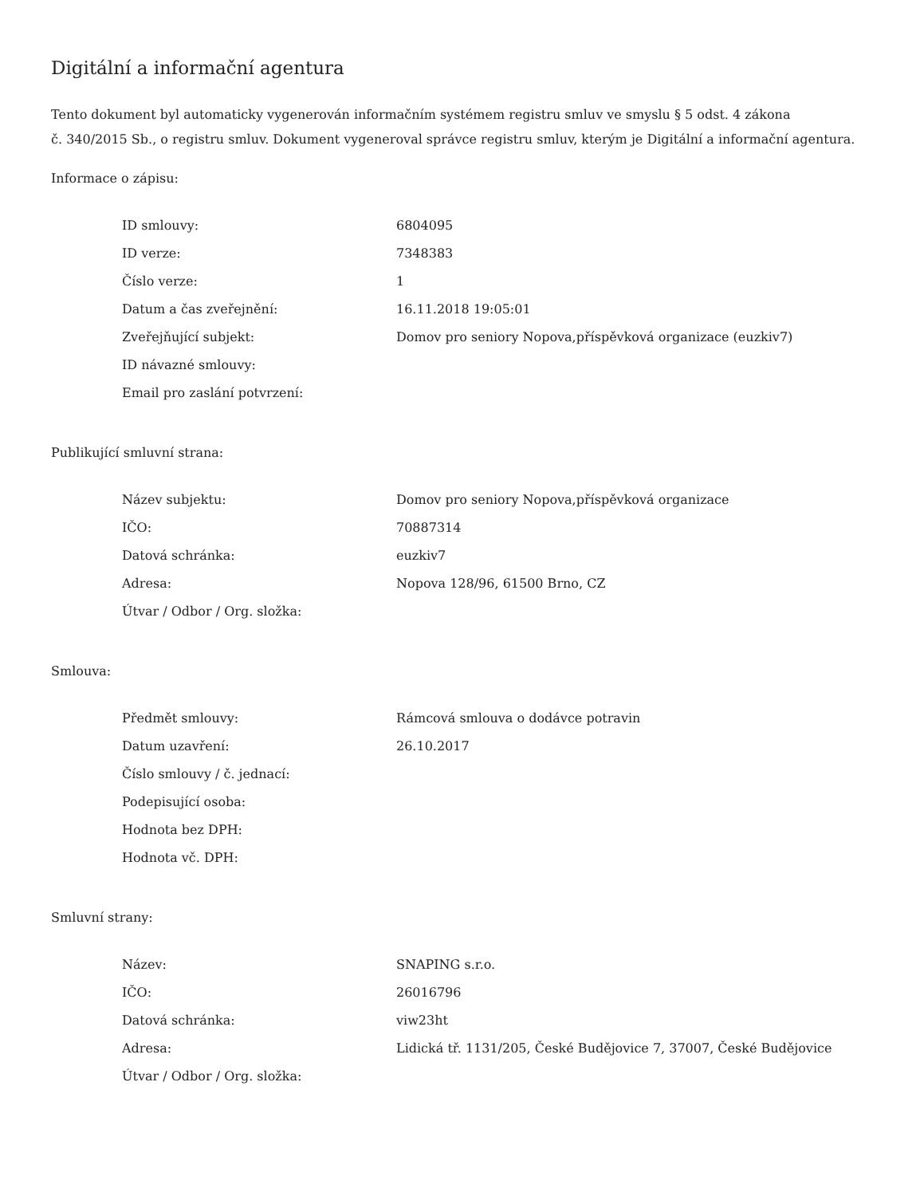Digitální a informační agentura
Tento dokument byl automaticky vygenerován informačním systémem registru smluv ve smyslu § 5 odst. 4 zákona
č. 340/2015 Sb., o registru smluv. Dokument vygeneroval správce registru smluv, kterým je Digitální a informační agentura.
Informace o zápisu:
| ID smlouvy: | 6804095 |
| ID verze: | 7348383 |
| Číslo verze: | 1 |
| Datum a čas zveřejnění: | 16.11.2018 19:05:01 |
| Zveřejňující subjekt: | Domov pro seniory Nopova,příspěvková organizace (euzkiv7) |
| ID návazné smlouvy: | |
| Email pro zaslání potvrzení: | |
Publikující smluvní strana:
| Název subjektu: | Domov pro seniory Nopova,příspěvková organizace |
| IČO: | 70887314 |
| Datová schránka: | euzkiv7 |
| Adresa: | Nopova 128/96, 61500 Brno, CZ |
| Útvar / Odbor / Org. složka: | |
Smlouva:
| Předmět smlouvy: | Rámcová smlouva o dodávce potravin |
| Datum uzavření: | 26.10.2017 |
| Číslo smlouvy / č. jednací: | |
| Podepisující osoba: | |
| Hodnota bez DPH: | |
| Hodnota vč. DPH: | |
Smluvní strany:
| Název: | SNAPING s.r.o. |
| IČO: | 26016796 |
| Datová schránka: | viw23ht |
| Adresa: | Lidická tř. 1131/205, České Budějovice 7, 37007, České Budějovice |
| Útvar / Odbor / Org. složka: | |